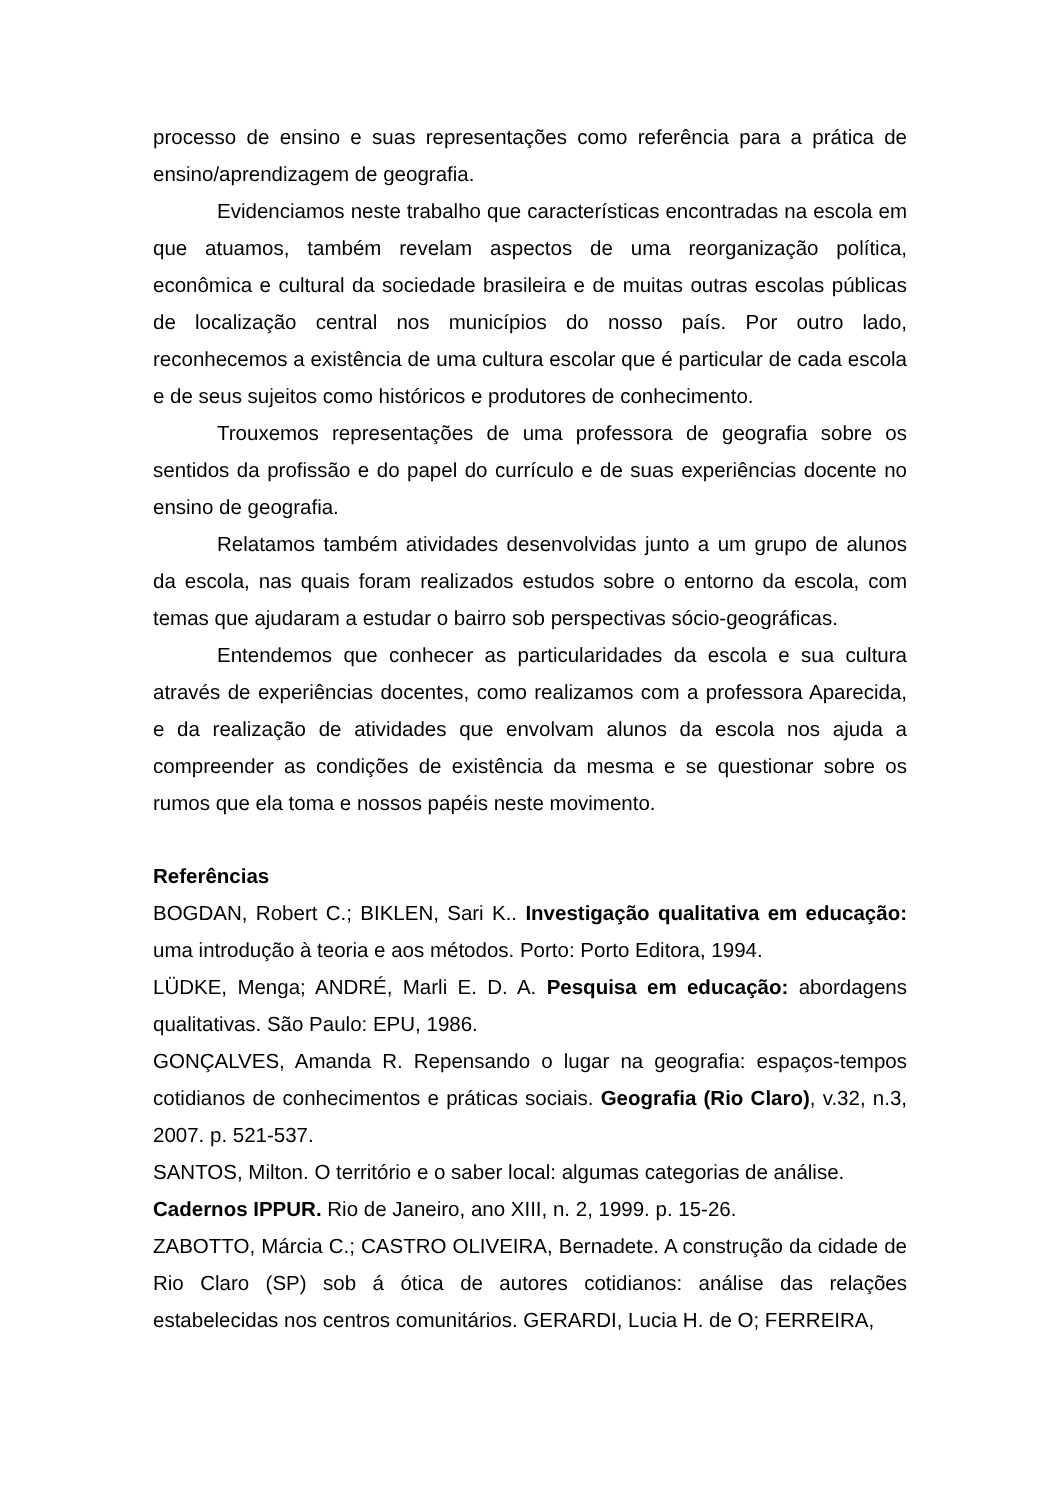processo de ensino e suas representações como referência para a prática de ensino/aprendizagem de geografia.
Evidenciamos neste trabalho que características encontradas na escola em que atuamos, também revelam aspectos de uma reorganização política, econômica e cultural da sociedade brasileira e de muitas outras escolas públicas de localização central nos municípios do nosso país. Por outro lado, reconhecemos a existência de uma cultura escolar que é particular de cada escola e de seus sujeitos como históricos e produtores de conhecimento.
Trouxemos representações de uma professora de geografia sobre os sentidos da profissão e do papel do currículo e de suas experiências docente no ensino de geografia.
Relatamos também atividades desenvolvidas junto a um grupo de alunos da escola, nas quais foram realizados estudos sobre o entorno da escola, com temas que ajudaram a estudar o bairro sob perspectivas sócio-geográficas.
Entendemos que conhecer as particularidades da escola e sua cultura através de experiências docentes, como realizamos com a professora Aparecida, e da realização de atividades que envolvam alunos da escola nos ajuda a compreender as condições de existência da mesma e se questionar sobre os rumos que ela toma e nossos papéis neste movimento.
Referências
BOGDAN, Robert C.; BIKLEN, Sari K.. Investigação qualitativa em educação: uma introdução à teoria e aos métodos. Porto: Porto Editora, 1994.
LÜDKE, Menga; ANDRÉ, Marli E. D. A. Pesquisa em educação: abordagens qualitativas. São Paulo: EPU, 1986.
GONÇALVES, Amanda R. Repensando o lugar na geografia: espaços-tempos cotidianos de conhecimentos e práticas sociais. Geografia (Rio Claro), v.32, n.3, 2007. p. 521-537.
SANTOS, Milton. O território e o saber local: algumas categorias de análise.
Cadernos IPPUR. Rio de Janeiro, ano XIII, n. 2, 1999. p. 15-26.
ZABOTTO, Márcia C.; CASTRO OLIVEIRA, Bernadete. A construção da cidade de Rio Claro (SP) sob á ótica de autores cotidianos: análise das relações estabelecidas nos centros comunitários. GERARDI, Lucia H. de O; FERREIRA,